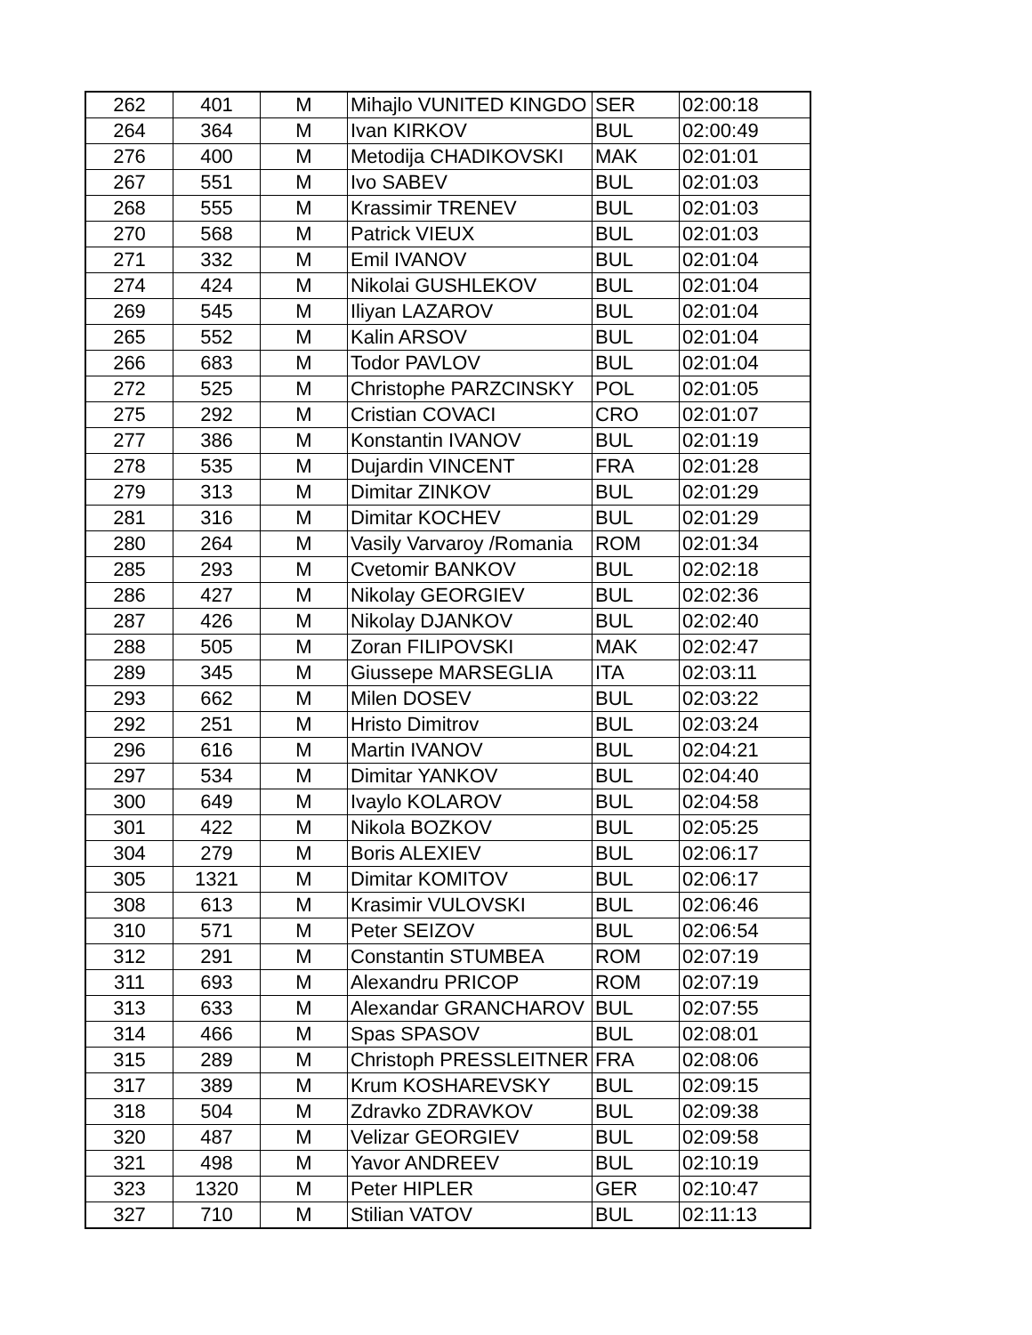| 262 | 401 | M | Mihajlo VUNITED KINGDO | SER | 02:00:18 |
| 264 | 364 | M | Ivan KIRKOV | BUL | 02:00:49 |
| 276 | 400 | M | Metodija CHADIKOVSKI | MAK | 02:01:01 |
| 267 | 551 | M | Ivo SABEV | BUL | 02:01:03 |
| 268 | 555 | M | Krassimir TRENEV | BUL | 02:01:03 |
| 270 | 568 | M | Patrick VIEUX | BUL | 02:01:03 |
| 271 | 332 | M | Emil IVANOV | BUL | 02:01:04 |
| 274 | 424 | M | Nikolai GUSHLEKOV | BUL | 02:01:04 |
| 269 | 545 | M | Iliyan LAZAROV | BUL | 02:01:04 |
| 265 | 552 | M | Kalin ARSOV | BUL | 02:01:04 |
| 266 | 683 | M | Todor PAVLOV | BUL | 02:01:04 |
| 272 | 525 | M | Christophe PARZCINSKY | POL | 02:01:05 |
| 275 | 292 | M | Cristian COVACI | CRO | 02:01:07 |
| 277 | 386 | M | Konstantin IVANOV | BUL | 02:01:19 |
| 278 | 535 | M | Dujardin VINCENT | FRA | 02:01:28 |
| 279 | 313 | M | Dimitar ZINKOV | BUL | 02:01:29 |
| 281 | 316 | M | Dimitar KOCHEV | BUL | 02:01:29 |
| 280 | 264 | M | Vasily Varvaroy /Romania | ROM | 02:01:34 |
| 285 | 293 | M | Cvetomir BANKOV | BUL | 02:02:18 |
| 286 | 427 | M | Nikolay GEORGIEV | BUL | 02:02:36 |
| 287 | 426 | M | Nikolay DJANKOV | BUL | 02:02:40 |
| 288 | 505 | M | Zoran FILIPOVSKI | MAK | 02:02:47 |
| 289 | 345 | M | Giussepe MARSEGLIA | ITA | 02:03:11 |
| 293 | 662 | M | Milen DOSEV | BUL | 02:03:22 |
| 292 | 251 | M | Hristo Dimitrov | BUL | 02:03:24 |
| 296 | 616 | M | Martin IVANOV | BUL | 02:04:21 |
| 297 | 534 | M | Dimitar YANKOV | BUL | 02:04:40 |
| 300 | 649 | M | Ivaylo KOLAROV | BUL | 02:04:58 |
| 301 | 422 | M | Nikola BOZKOV | BUL | 02:05:25 |
| 304 | 279 | M | Boris ALEXIEV | BUL | 02:06:17 |
| 305 | 1321 | M | Dimitar KOMITOV | BUL | 02:06:17 |
| 308 | 613 | M | Krasimir VULOVSKI | BUL | 02:06:46 |
| 310 | 571 | M | Peter SEIZOV | BUL | 02:06:54 |
| 312 | 291 | M | Constantin STUMBEA | ROM | 02:07:19 |
| 311 | 693 | M | Alexandru PRICOP | ROM | 02:07:19 |
| 313 | 633 | M | Alexandar GRANCHAROV | BUL | 02:07:55 |
| 314 | 466 | M | Spas SPASOV | BUL | 02:08:01 |
| 315 | 289 | M | Christoph PRESSLEITNER | FRA | 02:08:06 |
| 317 | 389 | M | Krum KOSHAREVSKY | BUL | 02:09:15 |
| 318 | 504 | M | Zdravko ZDRAVKOV | BUL | 02:09:38 |
| 320 | 487 | M | Velizar GEORGIEV | BUL | 02:09:58 |
| 321 | 498 | M | Yavor ANDREEV | BUL | 02:10:19 |
| 323 | 1320 | M | Peter HIPLER | GER | 02:10:47 |
| 327 | 710 | M | Stilian VATOV | BUL | 02:11:13 |